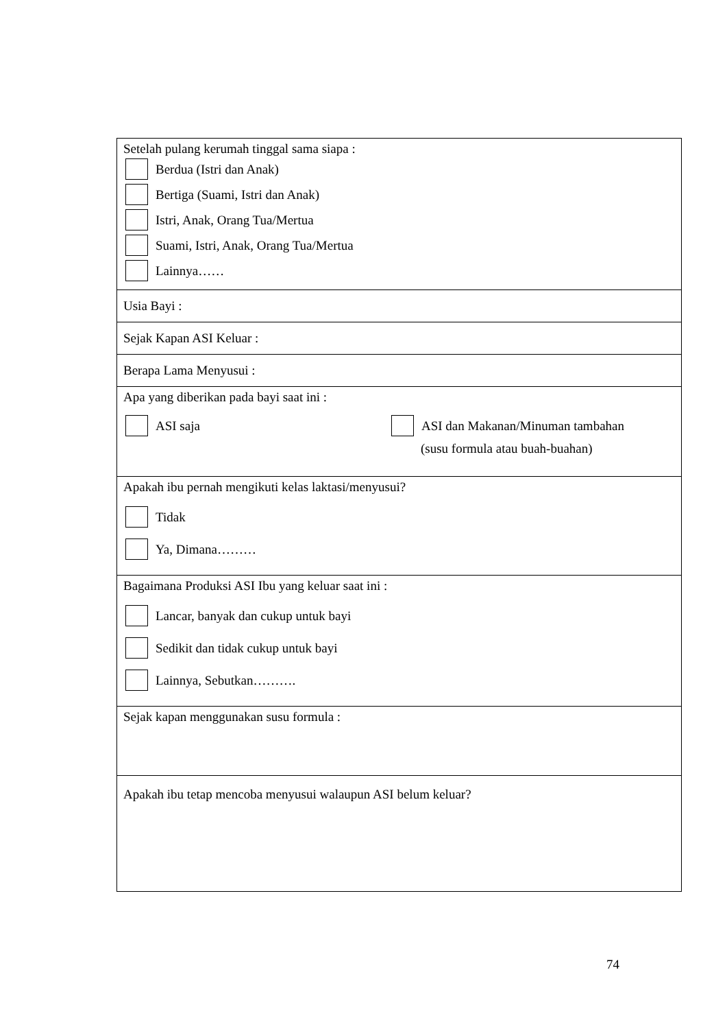| Setelah pulang kerumah tinggal sama siapa : Berdua (Istri dan Anak) Bertiga (Suami, Istri dan Anak) Istri, Anak, Orang Tua/Mertua Suami, Istri, Anak, Orang Tua/Mertua Lainnya…… |
| Usia Bayi : |
| Sejak Kapan ASI Keluar : |
| Berapa Lama Menyusui : |
| Apa yang diberikan pada bayi saat ini : ASI saja ASI dan Makanan/Minuman tambahan (susu formula atau buah-buahan) |
| Apakah ibu pernah mengikuti kelas laktasi/menyusui? Tidak Ya, Dimana……… |
| Bagaimana Produksi ASI Ibu yang keluar saat ini : Lancar, banyak dan cukup untuk bayi Sedikit dan tidak cukup untuk bayi Lainnya, Sebutkan………. |
| Sejak kapan menggunakan susu formula : |
| Apakah ibu tetap mencoba menyusui walaupun ASI belum keluar? |
74